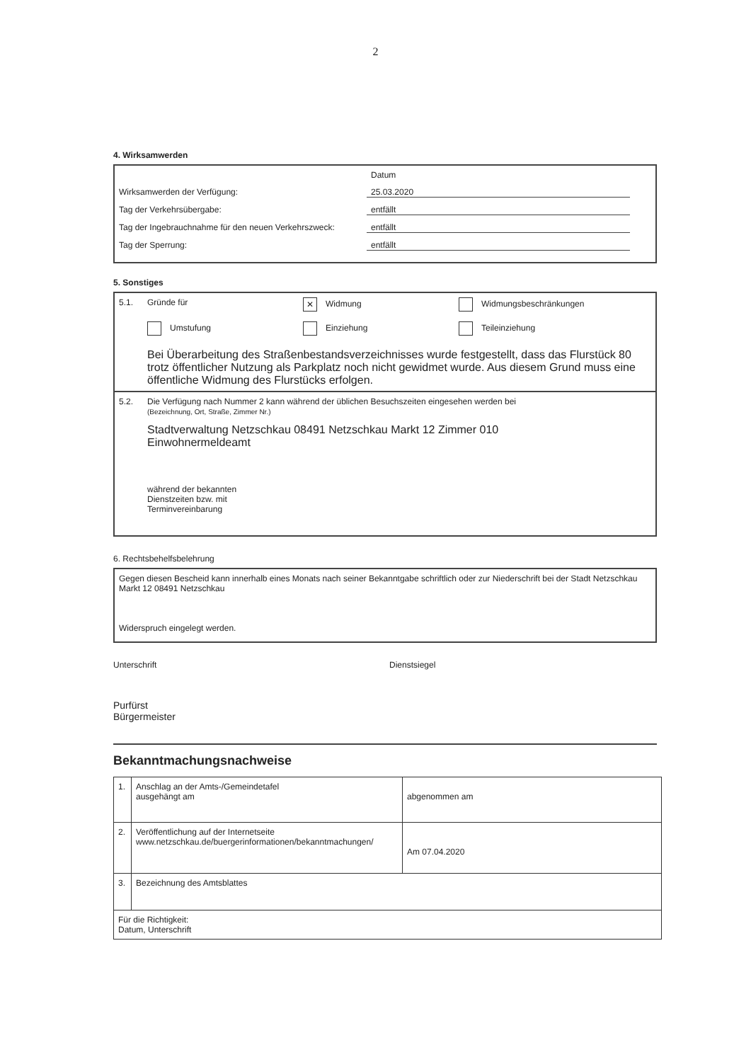2
4. Wirksamwerden
Datum
Wirksamwerden der Verfügung: 25.03.2020
Tag der Verkehrsübergabe: entfällt
Tag der Ingebrauchnahme für den neuen Verkehrszweck: entfällt
Tag der Sperrung: entfällt
5. Sonstiges
5.1. Gründe für ✕ Widmung Widmungsbeschränkungen
Umstufung Einziehung Teileinziehung
Bei Überarbeitung des Straßenbestandsverzeichnisses wurde festgestellt, dass das Flurstück 80 trotz öffentlicher Nutzung als Parkplatz noch nicht gewidmet wurde. Aus diesem Grund muss eine öffentliche Widmung des Flurstücks erfolgen.
5.2. Die Verfügung nach Nummer 2 kann während der üblichen Besuchszeiten eingesehen werden bei
(Bezeichnung, Ort, Straße, Zimmer Nr.)
Stadtverwaltung Netzschkau 08491 Netzschkau Markt 12 Zimmer 010
Einwohnermeldeamt
während der bekannten
Dienstzeiten bzw. mit
Terminvereinbarung
6. Rechtsbehelfsbelehrung
Gegen diesen Bescheid kann innerhalb eines Monats nach seiner Bekanntgabe schriftlich oder zur Niederschrift bei der Stadt Netzschkau Markt 12 08491 Netzschkau
Widerspruch eingelegt werden.
Unterschrift
Purfürst
Bürgermeister
Dienstsiegel
Bekanntmachungsnachweise
| 1. | Anschlag an der Amts-/Gemeindetafel ausgehängt am | abgenommen am |
| 2. | Veröffentlichung auf der Internetseite www.netzschkau.de/buergerinformationen/bekanntmachungen/ | Am 07.04.2020 |
| 3. | Bezeichnung des Amtsblattes | |
| Für die Richtigkeit: Datum, Unterschrift | | |